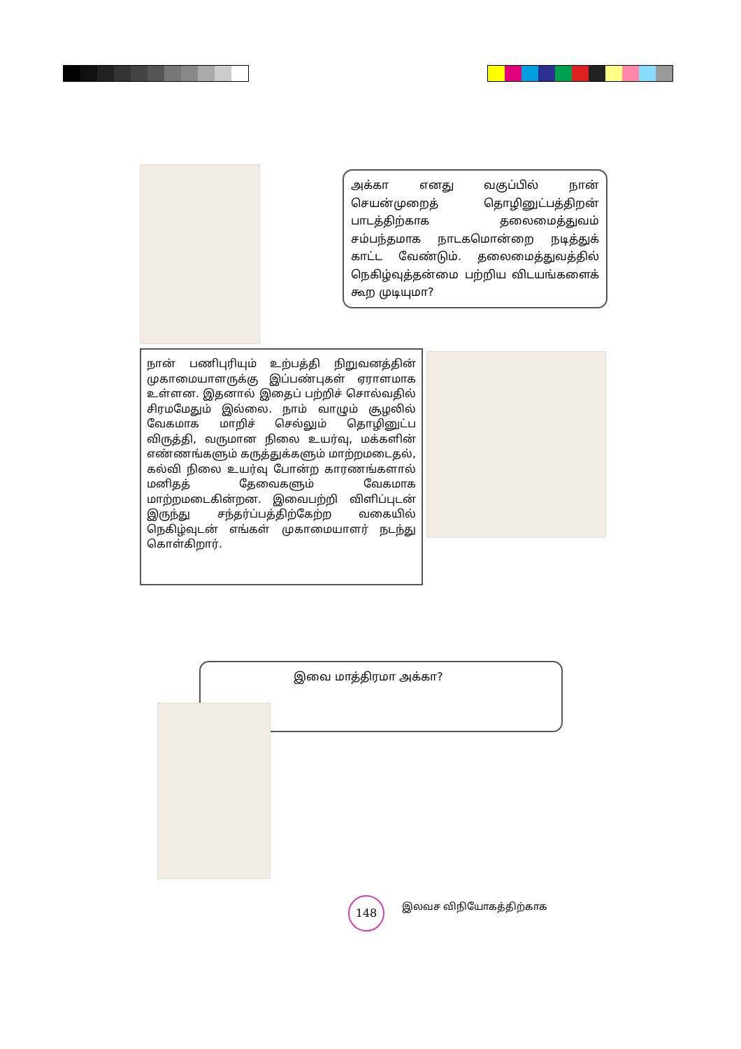அக்கா எனது வகுப்பில் நான் செயன்முறைத் தொழினுட்பத்திறன் பாடத்திற்காக தலைமைத்துவம் சம்பந்தமாக நாடகமொன்றை நடித்துக் காட்ட வேண்டும். தலைமைத்துவத்தில் நெகிழ்வுத்தன்மை பற்றிய விடயங்களைக் கூற முடியுமா?
நான் பணிபுரியும் உற்பத்தி நிறுவனத்தின் முகாமையாளருக்கு இப்பண்புகள் ஏராளமாக உள்ளன. இதனால் இதைப் பற்றிச் சொல்வதில் சிரமமேதும் இல்லை. நாம் வாழும் சூழலில் வேகமாக மாறிச் செல்லும் தொழினுட்ப விருத்தி, வருமான நிலை உயர்வு, மக்களின் எண்ணங்களும் கருத்துக்களும் மாற்றமடைதல், கல்வி நிலை உயர்வு போன்ற காரணங்களால் மனிதத் தேவைகளும் வேகமாக மாற்றமடைகின்றன. இவைபற்றி விளிப்புடன் இருந்து சந்தர்ப்பத்திற்கேற்ற வகையில் நெகிழ்வுடன் எங்கள் முகாமையாளர் நடந்து கொள்கிறார்.
இவை மாத்திரமா அக்கா?
148 இலவச விநியோகத்திற்காக